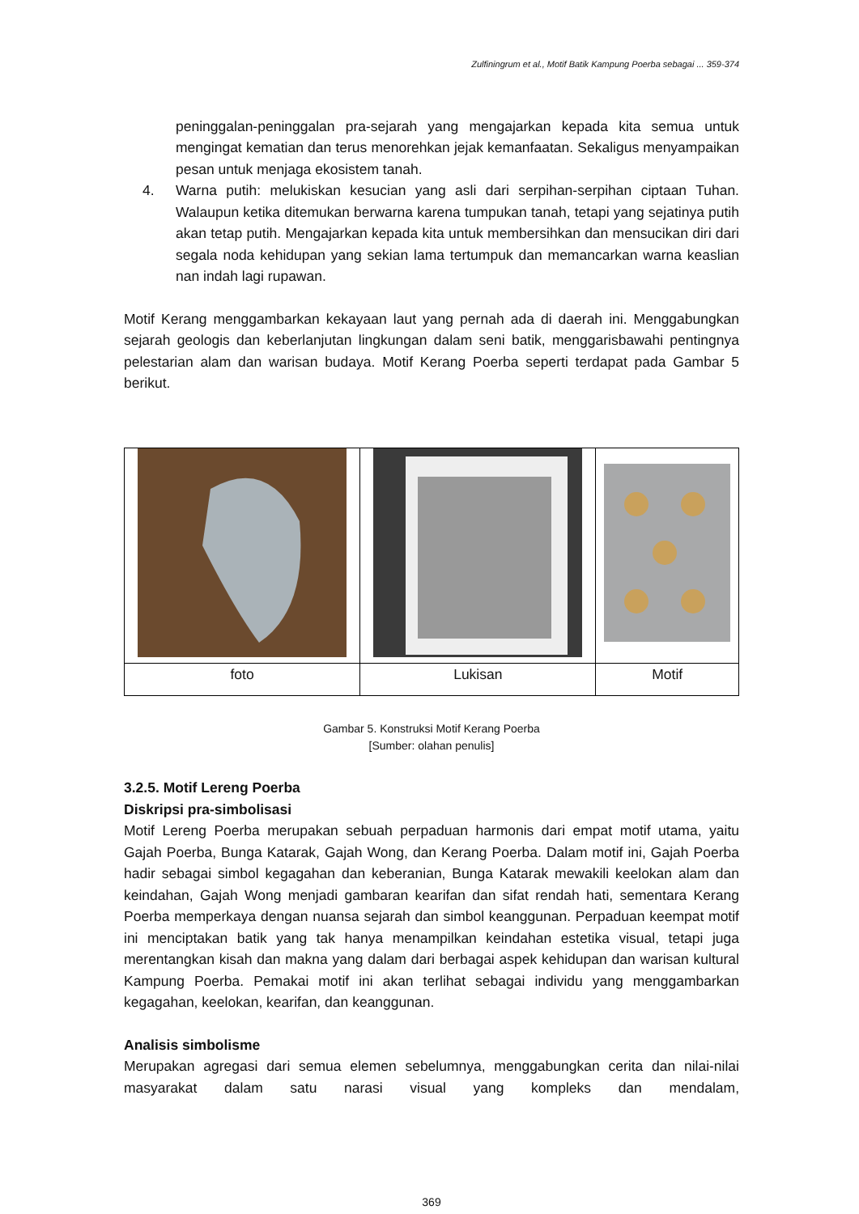Zulfiningrum et al., Motif Batik Kampung Poerba sebagai ... 359-374
peninggalan-peninggalan pra-sejarah yang mengajarkan kepada kita semua untuk mengingat kematian dan terus menorehkan jejak kemanfaatan. Sekaligus menyampaikan pesan untuk menjaga ekosistem tanah.
4. Warna putih: melukiskan kesucian yang asli dari serpihan-serpihan ciptaan Tuhan. Walaupun ketika ditemukan berwarna karena tumpukan tanah, tetapi yang sejatinya putih akan tetap putih. Mengajarkan kepada kita untuk membersihkan dan mensucikan diri dari segala noda kehidupan yang sekian lama tertumpuk dan memancarkan warna keaslian nan indah lagi rupawan.
Motif Kerang menggambarkan kekayaan laut yang pernah ada di daerah ini. Menggabungkan sejarah geologis dan keberlanjutan lingkungan dalam seni batik, menggarisbawahi pentingnya pelestarian alam dan warisan budaya. Motif Kerang Poerba seperti terdapat pada Gambar 5 berikut.
| foto | Lukisan | Motif |
Gambar 5. Konstruksi Motif Kerang Poerba
[Sumber: olahan penulis]
3.2.5. Motif Lereng Poerba
Diskripsi pra-simbolisasi
Motif Lereng Poerba merupakan sebuah perpaduan harmonis dari empat motif utama, yaitu Gajah Poerba, Bunga Katarak, Gajah Wong, dan Kerang Poerba. Dalam motif ini, Gajah Poerba hadir sebagai simbol kegagahan dan keberanian, Bunga Katarak mewakili keelokan alam dan keindahan, Gajah Wong menjadi gambaran kearifan dan sifat rendah hati, sementara Kerang Poerba memperkaya dengan nuansa sejarah dan simbol keanggunan. Perpaduan keempat motif ini menciptakan batik yang tak hanya menampilkan keindahan estetika visual, tetapi juga merentangkan kisah dan makna yang dalam dari berbagai aspek kehidupan dan warisan kultural Kampung Poerba. Pemakai motif ini akan terlihat sebagai individu yang menggambarkan kegagahan, keelokan, kearifan, dan keanggunan.
Analisis simbolisme
Merupakan agregasi dari semua elemen sebelumnya, menggabungkan cerita dan nilai-nilai masyarakat dalam satu narasi visual yang kompleks dan mendalam,
369